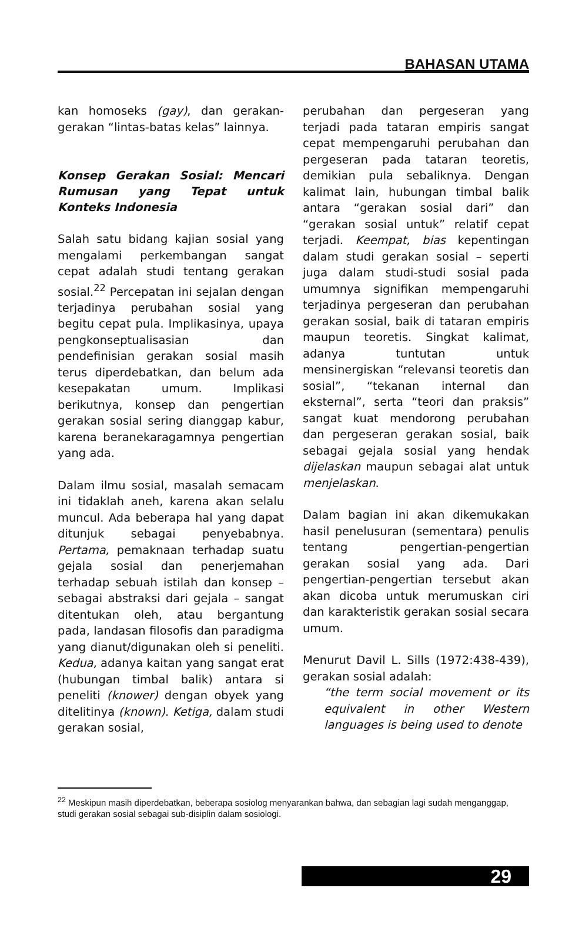BAHASAN UTAMA
kan homoseks (gay), dan gerakan-gerakan “lintas-batas kelas” lainnya.
Konsep Gerakan Sosial: Mencari Rumusan yang Tepat untuk Konteks Indonesia
Salah satu bidang kajian sosial yang mengalami perkembangan sangat cepat adalah studi tentang gerakan sosial.<sup>22</sup> Percepatan ini sejalan dengan terjadinya perubahan sosial yang begitu cepat pula. Implikasinya, upaya pengkonseptualisasian dan pendefinisian gerakan sosial masih terus diperdebatkan, dan belum ada kesepakatan umum. Implikasi berikutnya, konsep dan pengertian gerakan sosial sering dianggap kabur, karena beranekaragamnya pengertian yang ada.
Dalam ilmu sosial, masalah semacam ini tidaklah aneh, karena akan selalu muncul. Ada beberapa hal yang dapat ditunjuk sebagai penyebabnya. Pertama, pemaknaan terhadap suatu gejala sosial dan penerjemahan terhadap sebuah istilah dan konsep – sebagai abstraksi dari gejala – sangat ditentukan oleh, atau bergantung pada, landasan filosofis dan paradigma yang dianut/digunakan oleh si peneliti. Kedua, adanya kaitan yang sangat erat (hubungan timbal balik) antara si peneliti (knower) dengan obyek yang ditelitinya (known). Ketiga, dalam studi gerakan sosial,
perubahan dan pergeseran yang terjadi pada tataran empiris sangat cepat mempengaruhi perubahan dan pergeseran pada tataran teoretis, demikian pula sebaliknya. Dengan kalimat lain, hubungan timbal balik antara “gerakan sosial dari” dan “gerakan sosial untuk” relatif cepat terjadi. Keempat, bias kepentingan dalam studi gerakan sosial – seperti juga dalam studi-studi sosial pada umumnya signifikan mempengaruhi terjadinya pergeseran dan perubahan gerakan sosial, baik di tataran empiris maupun teoretis. Singkat kalimat, adanya tuntutan untuk mensinergiskan “relevansi teoretis dan sosial”, “tekanan internal dan eksternal”, serta “teori dan praksis” sangat kuat mendorong perubahan dan pergeseran gerakan sosial, baik sebagai gejala sosial yang hendak dijelaskan maupun sebagai alat untuk menjelaskan.
Dalam bagian ini akan dikemukakan hasil penelusuran (sementara) penulis tentang pengertian-pengertian gerakan sosial yang ada. Dari pengertian-pengertian tersebut akan akan dicoba untuk merumuskan ciri dan karakteristik gerakan sosial secara umum.
Menurut Davil L. Sills (1972:438-439), gerakan sosial adalah:
“the term social movement or its equivalent in other Western languages is being used to denote
<sup>22</sup> Meskipun masih diperdebatkan, beberapa sosiolog menyarankan bahwa, dan sebagian lagi sudah menganggap, studi gerakan sosial sebagai sub-disiplin dalam sosiologi.
29